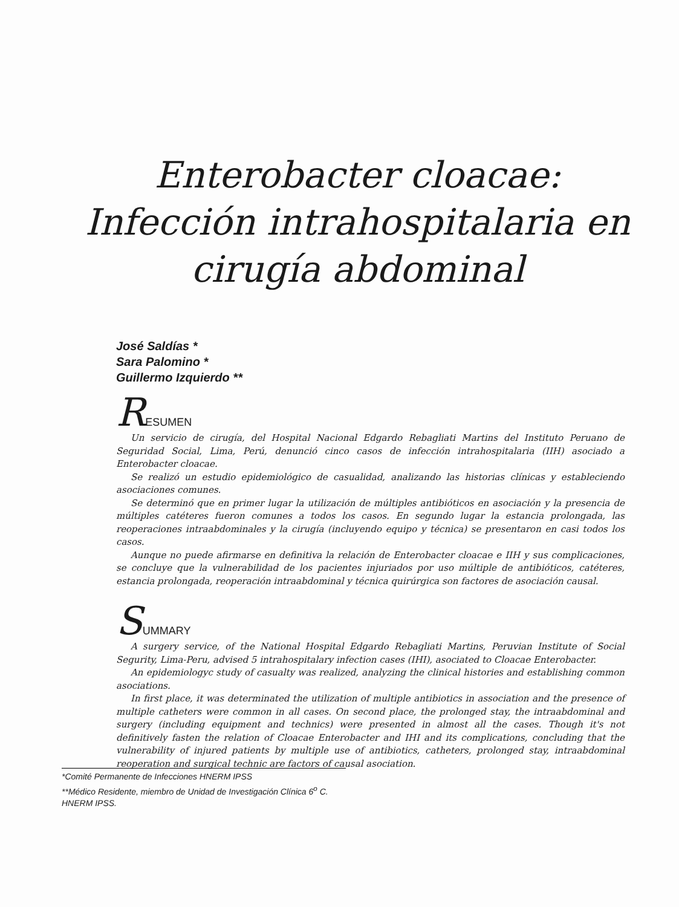Enterobacter cloacae: Infección intrahospitalaria en cirugía abdominal
José Saldías *
Sara Palomino *
Guillermo Izquierdo **
RESUMEN
Un servicio de cirugía, del Hospital Nacional Edgardo Rebagliati Martins del Instituto Peruano de Seguridad Social, Lima, Perú, denunció cinco casos de infección intrahospitalaria (IIH) asociado a Enterobacter cloacae.
Se realizó un estudio epidemiológico de casualidad, analizando las historias clínicas y estableciendo asociaciones comunes.
Se determinó que en primer lugar la utilización de múltiples antibióticos en asociación y la presencia de múltiples catéteres fueron comunes a todos los casos. En segundo lugar la estancia prolongada, las reoperaciones intraabdominales y la cirugía (incluyendo equipo y técnica) se presentaron en casi todos los casos.
Aunque no puede afirmarse en definitiva la relación de Enterobacter cloacae e IIH y sus complicaciones, se concluye que la vulnerabilidad de los pacientes injuriados por uso múltiple de antibióticos, catéteres, estancia prolongada, reoperación intraabdominal y técnica quirúrgica son factores de asociación causal.
SUMMARY
A surgery service, of the National Hospital Edgardo Rebagliati Martins, Peruvian Institute of Social Segurity, Lima-Peru, advised 5 intrahospitalary infection cases (IHI), asociated to Cloacae Enterobacter.
An epidemiologyc study of casualty was realized, analyzing the clinical histories and establishing common asociations.
In first place, it was determinated the utilization of multiple antibiotics in association and the presence of multiple catheters were common in all cases. On second place, the prolonged stay, the intraabdominal and surgery (including equipment and technics) were presented in almost all the cases. Though it's not definitively fasten the relation of Cloacae Enterobacter and IHI and its complications, concluding that the vulnerability of injured patients by multiple use of antibiotics, catheters, prolonged stay, intraabdominal reoperation and surgical technic are factors of causal asociation.
*Comité Permanente de Infecciones HNERM IPSS
**Médico Residente, miembro de Unidad de Investigación Clínica 6<sup>o</sup> C. HNERM IPSS.